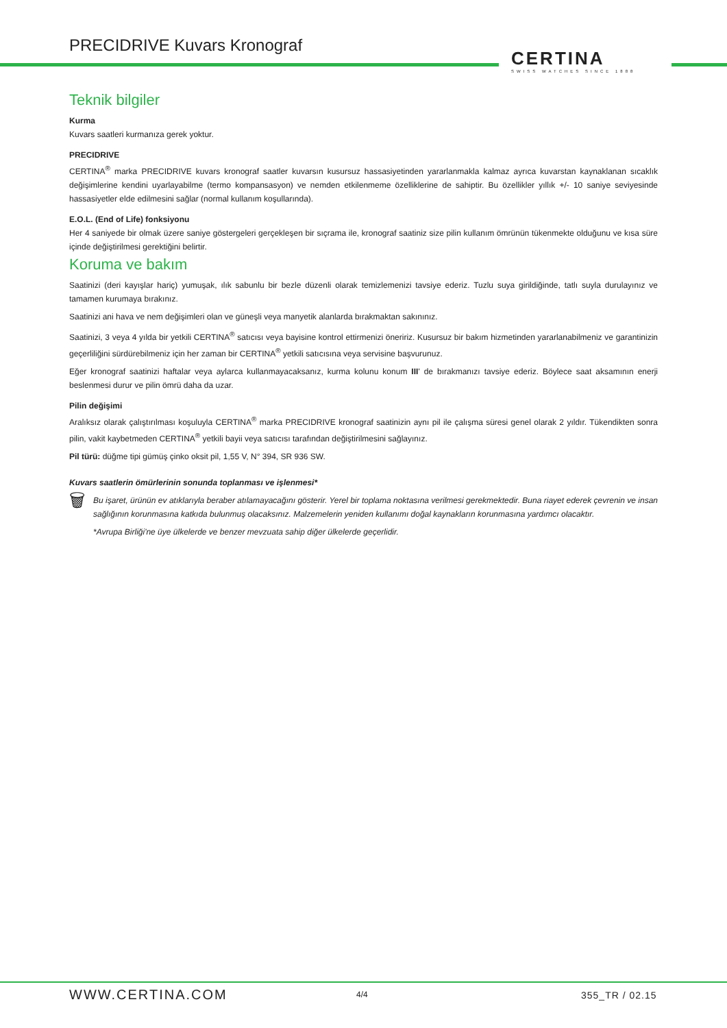PRECIDRIVE Kuvars Kronograf
CERTINA
SWISS WATCHES SINCE 1888
Teknik bilgiler
Kurma
Kuvars saatleri kurmanıza gerek yoktur.
PRECIDRIVE
CERTINA<sup>®</sup> marka PRECIDRIVE kuvars kronograf saatler kuvarsın kusursuz hassasiyetinden yararlanmakla kalmaz ayrıca kuvarstan kaynaklanan sıcaklık değişimlerine kendini uyarlayabilme (termo kompansasyon) ve nemden etkilenmeme özelliklerine de sahiptir. Bu özellikler yıllık +/- 10 saniye seviyesinde hassasiyetler elde edilmesini sağlar (normal kullanım koşullarında).
E.O.L. (End of Life) fonksiyonu
Her 4 saniyede bir olmak üzere saniye göstergeleri gerçekleşen bir sıçrama ile, kronograf saatiniz size pilin kullanım ömrünün tükenmekte olduğunu ve kısa süre içinde değiştirilmesi gerektiğini belirtir.
Koruma ve bakım
Saatinizi (deri kayışlar hariç) yumuşak, ılık sabunlu bir bezle düzenli olarak temizlemenizi tavsiye ederiz. Tuzlu suya girildiğinde, tatlı suyla durulayınız ve tamamen kurumaya bırakınız.
Saatinizi ani hava ve nem değişimleri olan ve güneşli veya manyetik alanlarda bırakmaktan sakınınız.
Saatinizi, 3 veya 4 yılda bir yetkili CERTINA<sup>®</sup> satıcısı veya bayisine kontrol ettirmenizi öneririz. Kusursuz bir bakım hizmetinden yararlanabilmeniz ve garantinizin geçerliliğini sürdürebilmeniz için her zaman bir CERTINA<sup>®</sup> yetkili satıcısına veya servisine başvurunuz.
Eğer kronograf saatinizi haftalar veya aylarca kullanmayacaksanız, kurma kolunu konum III' de bırakmanızı tavsiye ederiz. Böylece saat aksamının enerji beslenmesi durur ve pilin ömrü daha da uzar.
Pilin değişimi
Aralıksız olarak çalıştırılması koşuluyla CERTINA<sup>®</sup> marka PRECIDRIVE kronograf saatinizin aynı pil ile çalışma süresi genel olarak 2 yıldır. Tükendikten sonra pilin, vakit kaybetmeden CERTINA<sup>®</sup> yetkili bayii veya satıcısı tarafından değiştirilmesini sağlayınız.
Pil türü: düğme tipi gümüş çinko oksit pil, 1,55 V, N° 394, SR 936 SW.
Kuvars saatlerin ömürlerinin sonunda toplanması ve işlenmesi*
🗑
Bu işaret, ürünün ev atıklarıyla beraber atılamayacağını gösterir. Yerel bir toplama noktasına verilmesi gerekmektedir. Buna riayet ederek çevrenin ve insan sağlığının korunmasına katkıda bulunmuş olacaksınız. Malzemelerin yeniden kullanımı doğal kaynakların korunmasına yardımcı olacaktır.
*Avrupa Birliği'ne üye ülkelerde ve benzer mevzuata sahip diğer ülkelerde geçerlidir.
WWW.CERTINA.COM 4/4 355_TR / 02.15